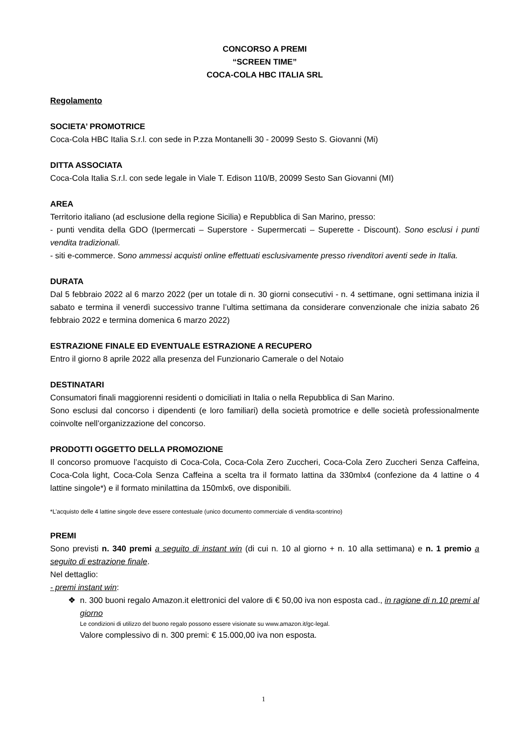CONCORSO A PREMI
“SCREEN TIME”
COCA-COLA HBC ITALIA SRL
Regolamento
SOCIETA’ PROMOTRICE
Coca-Cola HBC Italia S.r.l. con sede in P.zza Montanelli 30 - 20099 Sesto S. Giovanni (Mi)
DITTA ASSOCIATA
Coca-Cola Italia S.r.l. con sede legale in Viale T. Edison 110/B, 20099 Sesto San Giovanni (MI)
AREA
Territorio italiano (ad esclusione della regione Sicilia) e Repubblica di San Marino, presso:
- punti vendita della GDO (Ipermercati – Superstore - Supermercati – Superette - Discount). Sono esclusi i punti vendita tradizionali.
- siti e-commerce. Sono ammessi acquisti online effettuati esclusivamente presso rivenditori aventi sede in Italia.
DURATA
Dal 5 febbraio 2022 al 6 marzo 2022 (per un totale di n. 30 giorni consecutivi - n. 4 settimane, ogni settimana inizia il sabato e termina il venerdì successivo tranne l’ultima settimana da considerare convenzionale che inizia sabato 26 febbraio 2022 e termina domenica 6 marzo 2022)
ESTRAZIONE FINALE ED EVENTUALE ESTRAZIONE A RECUPERO
Entro il giorno 8 aprile 2022 alla presenza del Funzionario Camerale o del Notaio
DESTINATARI
Consumatori finali maggiorenni residenti o domiciliati in Italia o nella Repubblica di San Marino.
Sono esclusi dal concorso i dipendenti (e loro familiari) della società promotrice e delle società professionalmente coinvolte nell’organizzazione del concorso.
PRODOTTI OGGETTO DELLA PROMOZIONE
Il concorso promuove l’acquisto di Coca-Cola, Coca-Cola Zero Zuccheri, Coca-Cola Zero Zuccheri Senza Caffeina, Coca-Cola light, Coca-Cola Senza Caffeina a scelta tra il formato lattina da 330mlx4 (confezione da 4 lattine o 4 lattine singole*) e il formato minilattina da 150mlx6, ove disponibili.
*L’acquisto delle 4 lattine singole deve essere contestuale (unico documento commerciale di vendita-scontrino)
PREMI
Sono previsti n. 340 premi a seguito di instant win (di cui n. 10 al giorno + n. 10 alla settimana) e n. 1 premio a seguito di estrazione finale.
Nel dettaglio:
- premi instant win:
❖
n. 300 buoni regalo Amazon.it elettronici del valore di € 50,00 iva non esposta cad., in ragione di n.10 premi al giorno
Le condizioni di utilizzo del buono regalo possono essere visionate su www.amazon.it/gc-legal.
Valore complessivo di n. 300 premi: € 15.000,00 iva non esposta.
1